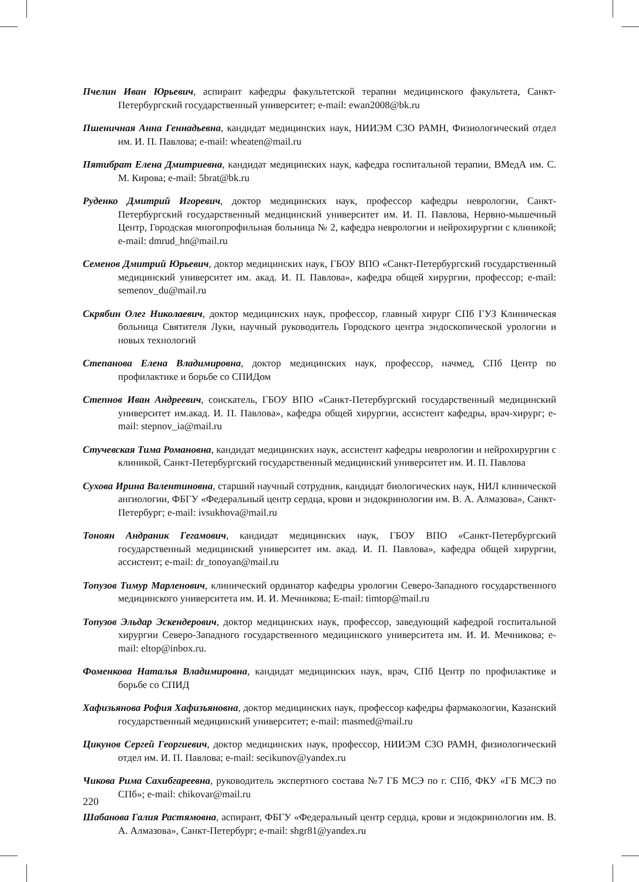Пчелин Иван Юрьевич, аспирант кафедры факультетской терапии медицинского факультета, Санкт-Петербургский государственный университет; e-mail: ewan2008@bk.ru
Пшеничная Анна Геннадьевна, кандидат медицинских наук, НИИЭМ СЗО РАМН, Физиологический отдел им. И. П. Павлова; e-mail: wheaten@mail.ru
Пятибрат Елена Дмитриевна, кандидат медицинских наук, кафедра госпитальной терапии, ВМедА им. С. М. Кирова; e-mail: 5brat@bk.ru
Руденко Дмитрий Игоревич, доктор медицинских наук, профессор кафедры неврологии, Санкт-Петербургский государственный медицинский университет им. И. П. Павлова, Нервно-мышечный Центр, Городская многопрофильная больница № 2, кафедра неврологии и нейрохирургии с клиникой; e-mail: dmrud_hn@mail.ru
Семенов Дмитрий Юрьевич, доктор медицинских наук, ГБОУ ВПО «Санкт-Петербургский государственный медицинский университет им. акад. И. П. Павлова», кафедра общей хирургии, профессор; e-mail: semenov_du@mail.ru
Скрябин Олег Николаевич, доктор медицинских наук, профессор, главный хирург СПб ГУЗ Клиническая больница Святителя Луки, научный руководитель Городского центра эндоскопической урологии и новых технологий
Степанова Елена Владимировна, доктор медицинских наук, профессор, начмед, СПб Центр по профилактике и борьбе со СПИДом
Степнов Иван Андреевич, соискатель, ГБОУ ВПО «Санкт-Петербургский государственный медицинский университет им.акад. И. П. Павлова», кафедра общей хирургии, ассистент кафедры, врач-хирург; e-mail: stepnov_ia@mail.ru
Стучевская Тима Романовна, кандидат медицинских наук, ассистент кафедры неврологии и нейрохирургии с клиникой, Санкт-Петербургский государственный медицинский университет им. И. П. Павлова
Сухова Ирина Валентиновна, старший научный сотрудник, кандидат биологических наук, НИЛ клинической ангиологии, ФБГУ «Федеральный центр сердца, крови и эндокринологии им. В. А. Алмазова», Санкт-Петербург; e-mail: ivsukhova@mail.ru
Тоноян Андраник Гегамович, кандидат медицинских наук, ГБОУ ВПО «Санкт-Петербургский государственный медицинский университет им. акад. И. П. Павлова», кафедра общей хирургии, ассистент; e-mail: dr_tonoyan@mail.ru
Топузов Тимур Марленович, клинический ординатор кафедры урологии Северо-Западного государственного медицинского университета им. И. И. Мечникова; E-mail: timtop@mail.ru
Топузов Эльдар Эскендерович, доктор медицинских наук, профессор, заведующий кафедрой госпитальной хирургии Северо-Западного государственного медицинского университета им. И. И. Мечникова; e-mail: eltop@inbox.ru.
Фоменкова Наталья Владимировна, кандидат медицинских наук, врач, СПб Центр по профилактике и борьбе со СПИД
Хафизьянова Рофия Хафизьяновна, доктор медицинских наук, профессор кафедры фармакологии, Казанский государственный медицинский университет; e-mail: masmed@mail.ru
Цикунов Сергей Георгиевич, доктор медицинских наук, профессор, НИИЭМ СЗО РАМН, физиологический отдел им. И. П. Павлова; e-mail: secikunov@yandex.ru
Чикова Рима Сахибгареевна, руководитель экспертного состава №7 ГБ МСЭ по г. СПб, ФКУ «ГБ МСЭ по СПб»; e-mail: chikovar@mail.ru
Шабанова Галия Растямовна, аспирант, ФБГУ «Федеральный центр сердца, крови и эндокринологии им. В. А. Алмазова», Санкт-Петербург; e-mail: shgr81@yandex.ru
220